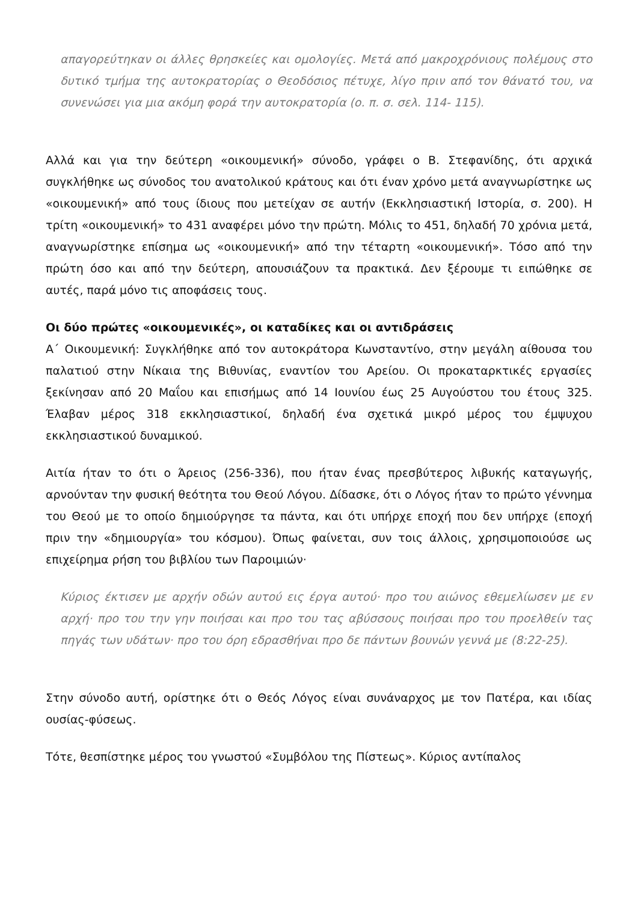απαγορεύτηκαν οι άλλες θρησκείες και ομολογίες. Μετά από μακροχρόνιους πολέμους στο δυτικό τμήμα της αυτοκρατορίας ο Θεοδόσιος πέτυχε, λίγο πριν από τον θάνατό του, να συνενώσει για μια ακόμη φορά την αυτοκρατορία (ο. π. σ. σελ. 114- 115).
Αλλά και για την δεύτερη «οικουμενική» σύνοδο, γράφει ο Β. Στεφανίδης, ότι αρχικά συγκλήθηκε ως σύνοδος του ανατολικού κράτους και ότι έναν χρόνο μετά αναγνωρίστηκε ως «οικουμενική» από τους ίδιους που μετείχαν σε αυτήν (Εκκλησιαστική Ιστορία, σ. 200). Η τρίτη «οικουμενική» το 431 αναφέρει μόνο την πρώτη. Μόλις το 451, δηλαδή 70 χρόνια μετά, αναγνωρίστηκε επίσημα ως «οικουμενική» από την τέταρτη «οικουμενική». Τόσο από την πρώτη όσο και από την δεύτερη, απουσιάζουν τα πρακτικά. Δεν ξέρουμε τι ειπώθηκε σε αυτές, παρά μόνο τις αποφάσεις τους.
Οι δύο πρώτες «οικουμενικές», οι καταδίκες και οι αντιδράσεις
Α΄ Οικουμενική: Συγκλήθηκε από τον αυτοκράτορα Κωνσταντίνο, στην μεγάλη αίθουσα του παλατιού στην Νίκαια της Βιθυνίας, εναντίον του Αρείου. Οι προκαταρκτικές εργασίες ξεκίνησαν από 20 Μαΐου και επισήμως από 14 Ιουνίου έως 25 Αυγούστου του έτους 325. Έλαβαν μέρος 318 εκκλησιαστικοί, δηλαδή ένα σχετικά μικρό μέρος του έμψυχου εκκλησιαστικού δυναμικού.
Αιτία ήταν το ότι ο Άρειος (256-336), που ήταν ένας πρεσβύτερος λιβυκής καταγωγής, αρνούνταν την φυσική θεότητα του Θεού Λόγου. Δίδασκε, ότι ο Λόγος ήταν το πρώτο γέννημα του Θεού με το οποίο δημιούργησε τα πάντα, και ότι υπήρχε εποχή που δεν υπήρχε (εποχή πριν την «δημιουργία» του κόσμου). Όπως φαίνεται, συν τοις άλλοις, χρησιμοποιούσε ως επιχείρημα ρήση του βιβλίου των Παροιμιών·
Κύριος έκτισεν με αρχήν οδών αυτού εις έργα αυτού· προ του αιώνος εθεμελίωσεν με εν αρχή· προ του την γην ποιήσαι και προ του τας αβύσσους ποιήσαι προ του προελθείν τας πηγάς των υδάτων· προ του όρη εδρασθήναι προ δε πάντων βουνών γεννά με (8:22-25).
Στην σύνοδο αυτή, ορίστηκε ότι ο Θεός Λόγος είναι συνάναρχος με τον Πατέρα, και ιδίας ουσίας-φύσεως.
Τότε, θεσπίστηκε μέρος του γνωστού «Συμβόλου της Πίστεως». Κύριος αντίπαλος